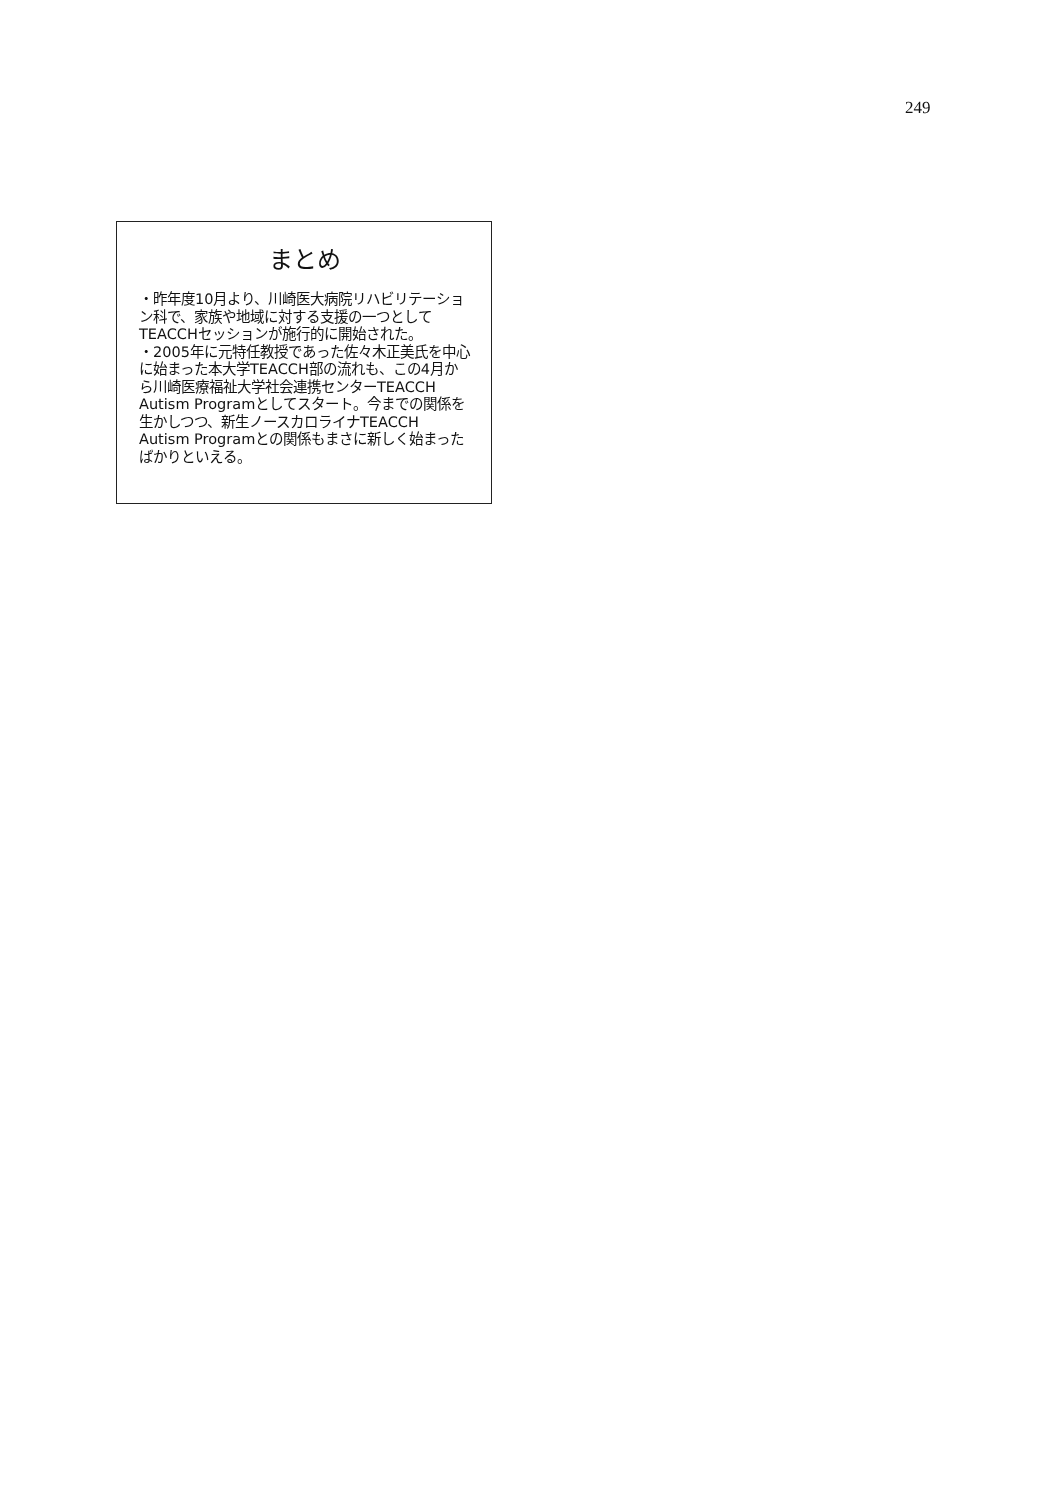249
まとめ
・昨年度10月より、川崎医大病院リハビリテーション科で、家族や地域に対する支援の一つとしてTEACCHセッションが施行的に開始された。
・2005年に元特任教授であった佐々木正美氏を中心に始まった本大学TEACCH部の流れも、この4月から川崎医療福祉大学社会連携センターTEACCH Autism Programとしてスタート。今までの関係を生かしつつ、新生ノースカロライナTEACCH Autism Programとの関係もまさに新しく始まったばかりといえる。